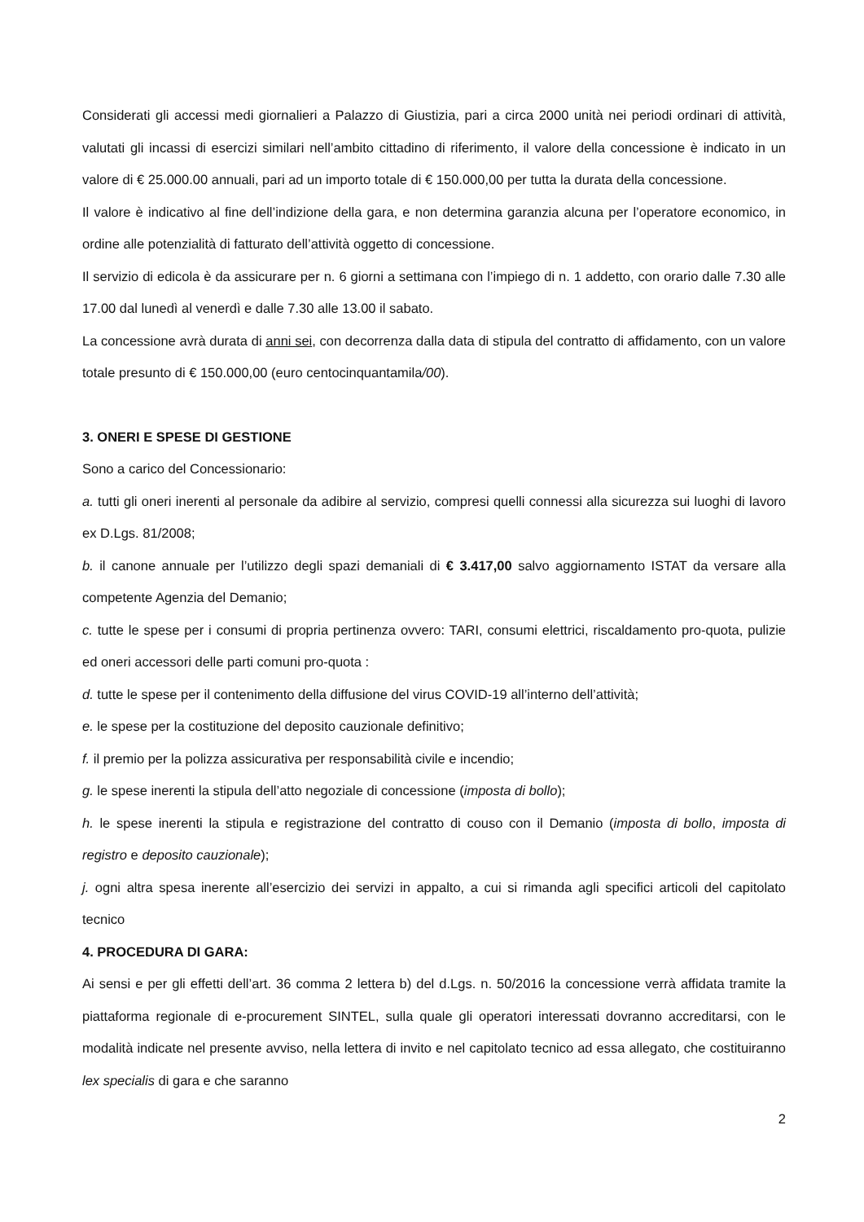Considerati gli accessi medi giornalieri a Palazzo di Giustizia, pari a circa 2000 unità nei periodi ordinari di attività, valutati gli incassi di esercizi similari nell’ambito cittadino di riferimento, il valore della concessione è indicato in un valore di € 25.000.00 annuali, pari ad un importo totale di € 150.000,00 per tutta la durata della concessione.
Il valore è indicativo al fine dell’indizione della gara, e non determina garanzia alcuna per l’operatore economico, in ordine alle potenzialità di fatturato dell’attività oggetto di concessione.
Il servizio di edicola è da assicurare per n. 6 giorni a settimana con l’impiego di n. 1 addetto, con orario dalle 7.30 alle 17.00 dal lunedì al venerdì e dalle 7.30 alle 13.00 il sabato.
La concessione avrà durata di anni sei, con decorrenza dalla data di stipula del contratto di affidamento, con un valore totale presunto di € 150.000,00 (euro centocinquantamila/00).
3. ONERI E SPESE DI GESTIONE
Sono a carico del Concessionario:
a. tutti gli oneri inerenti al personale da adibire al servizio, compresi quelli connessi alla sicurezza sui luoghi di lavoro ex D.Lgs. 81/2008;
b. il canone annuale per l’utilizzo degli spazi demaniali di € 3.417,00 salvo aggiornamento ISTAT da versare alla competente Agenzia del Demanio;
c. tutte le spese per i consumi di propria pertinenza ovvero: TARI, consumi elettrici, riscaldamento pro-quota, pulizie ed oneri accessori delle parti comuni pro-quota :
d. tutte le spese per il contenimento della diffusione del virus COVID-19 all’interno dell’attività;
e. le spese per la costituzione del deposito cauzionale definitivo;
f. il premio per la polizza assicurativa per responsabilità civile e incendio;
g. le spese inerenti la stipula dell’atto negoziale di concessione (imposta di bollo);
h. le spese inerenti la stipula e registrazione del contratto di couso con il Demanio (imposta di bollo, imposta di registro e deposito cauzionale);
j. ogni altra spesa inerente all’esercizio dei servizi in appalto, a cui si rimanda agli specifici articoli del capitolato tecnico
4. PROCEDURA DI GARA:
Ai sensi e per gli effetti dell’art. 36 comma 2 lettera b) del d.Lgs. n. 50/2016 la concessione verrà affidata tramite la piattaforma regionale di e-procurement SINTEL, sulla quale gli operatori interessati dovranno accreditarsi, con le modalità indicate nel presente avviso, nella lettera di invito e nel capitolato tecnico ad essa allegato, che costituiranno lex specialis di gara e che saranno
2